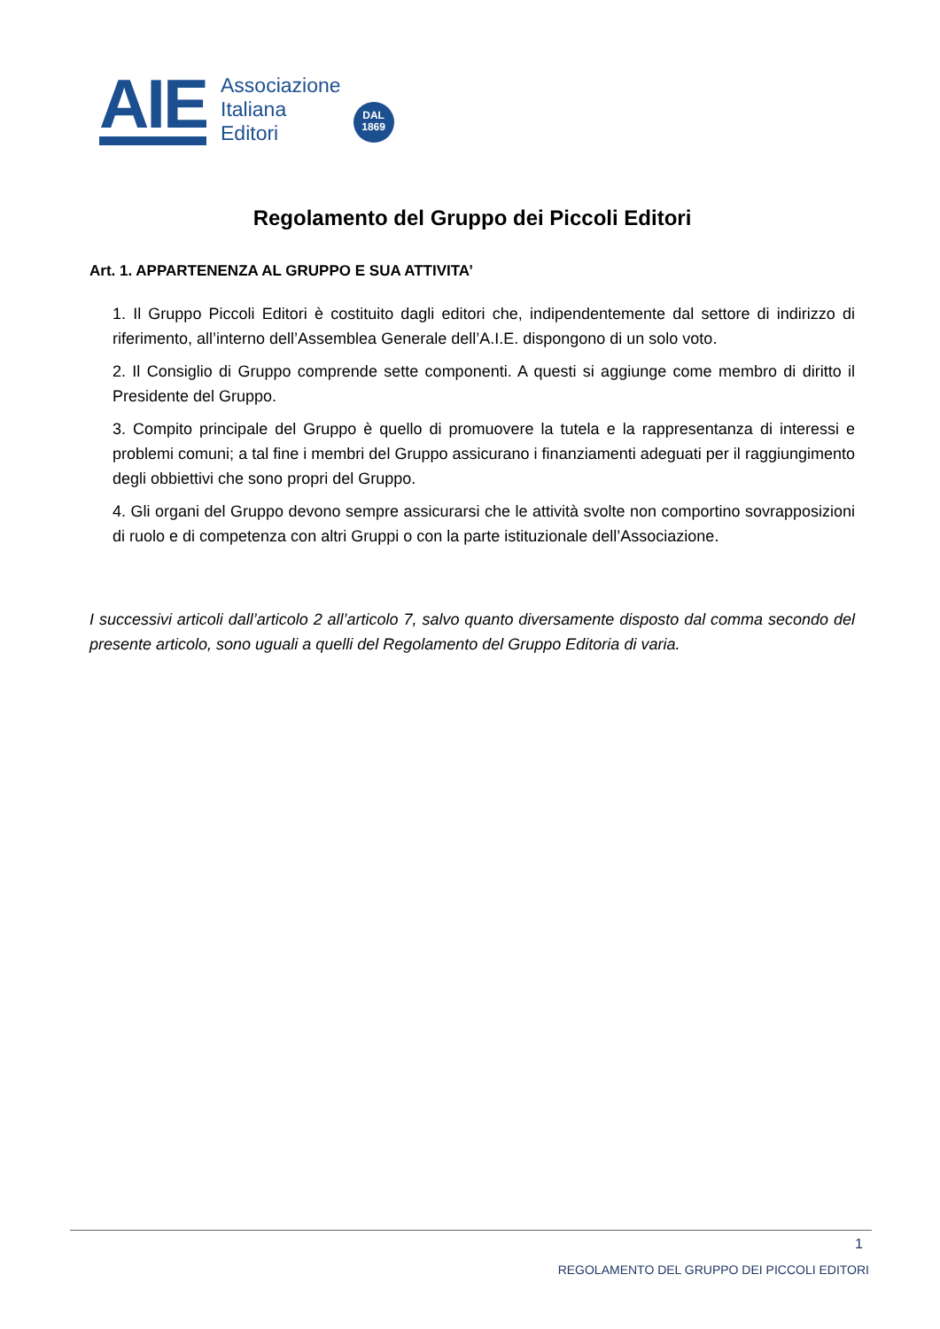AIE
Associazione
Italiana
Editori
DAL
1869
Regolamento del Gruppo dei Piccoli Editori
Art. 1. APPARTENENZA AL GRUPPO E SUA ATTIVITA’
1. Il Gruppo Piccoli Editori è costituito dagli editori che, indipendentemente dal settore di indirizzo di riferimento, all’interno dell’Assemblea Generale dell’A.I.E. dispongono di un solo voto.
2. Il Consiglio di Gruppo comprende sette componenti. A questi si aggiunge come membro di diritto il Presidente del Gruppo.
3. Compito principale del Gruppo è quello di promuovere la tutela e la rappresentanza di interessi e problemi comuni; a tal fine i membri del Gruppo assicurano i finanziamenti adeguati per il raggiungimento degli obbiettivi che sono propri del Gruppo.
4. Gli organi del Gruppo devono sempre assicurarsi che le attività svolte non comportino sovrapposizioni di ruolo e di competenza con altri Gruppi o con la parte istituzionale dell’Associazione.
I successivi articoli dall’articolo 2 all’articolo 7, salvo quanto diversamente disposto dal comma secondo del presente articolo, sono uguali a quelli del Regolamento del Gruppo Editoria di varia.
1
REGOLAMENTO DEL GRUPPO DEI PICCOLI EDITORI